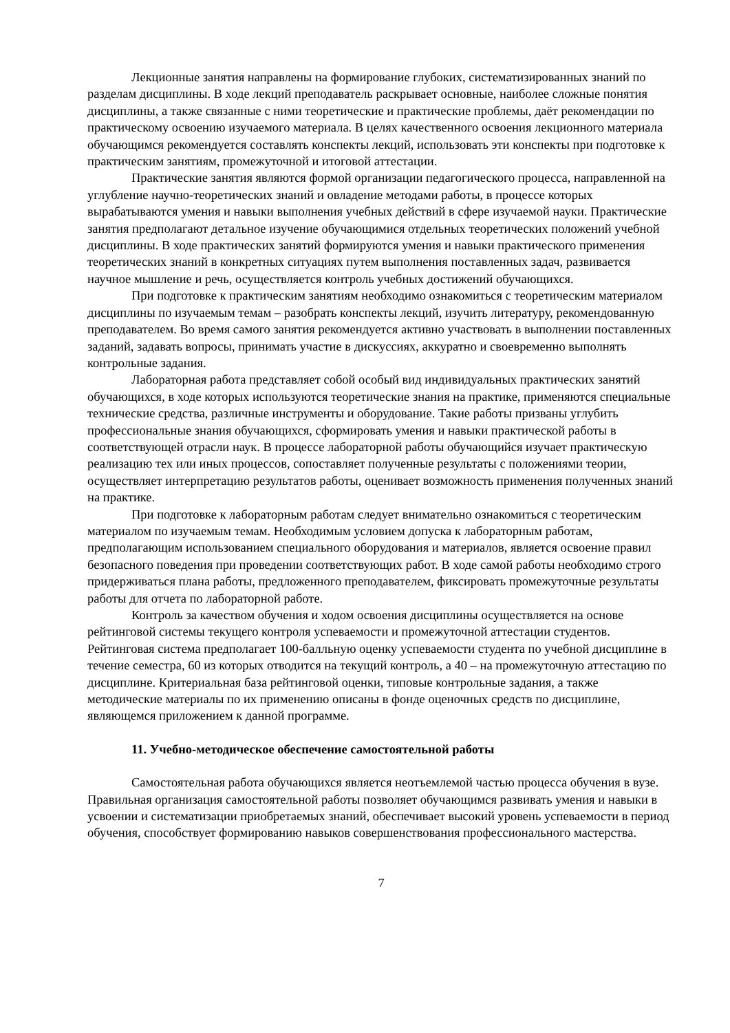Лекционные занятия направлены на формирование глубоких, систематизированных знаний по разделам дисциплины. В ходе лекций преподаватель раскрывает основные, наиболее сложные понятия дисциплины, а также связанные с ними теоретические и практические проблемы, даёт рекомендации по практическому освоению изучаемого материала. В целях качественного освоения лекционного материала обучающимся рекомендуется составлять конспекты лекций, использовать эти конспекты при подготовке к практическим занятиям, промежуточной и итоговой аттестации.
Практические занятия являются формой организации педагогического процесса, направленной на углубление научно-теоретических знаний и овладение методами работы, в процессе которых вырабатываются умения и навыки выполнения учебных действий в сфере изучаемой науки. Практические занятия предполагают детальное изучение обучающимися отдельных теоретических положений учебной дисциплины. В ходе практических занятий формируются умения и навыки практического применения теоретических знаний в конкретных ситуациях путем выполнения поставленных задач, развивается научное мышление и речь, осуществляется контроль учебных достижений обучающихся.
При подготовке к практическим занятиям необходимо ознакомиться с теоретическим материалом дисциплины по изучаемым темам – разобрать конспекты лекций, изучить литературу, рекомендованную преподавателем. Во время самого занятия рекомендуется активно участвовать в выполнении поставленных заданий, задавать вопросы, принимать участие в дискуссиях, аккуратно и своевременно выполнять контрольные задания.
Лабораторная работа представляет собой особый вид индивидуальных практических занятий обучающихся, в ходе которых используются теоретические знания на практике, применяются специальные технические средства, различные инструменты и оборудование. Такие работы призваны углубить профессиональные знания обучающихся, сформировать умения и навыки практической работы в соответствующей отрасли наук. В процессе лабораторной работы обучающийся изучает практическую реализацию тех или иных процессов, сопоставляет полученные результаты с положениями теории, осуществляет интерпретацию результатов работы, оценивает возможность применения полученных знаний на практике.
При подготовке к лабораторным работам следует внимательно ознакомиться с теоретическим материалом по изучаемым темам. Необходимым условием допуска к лабораторным работам, предполагающим использованием специального оборудования и материалов, является освоение правил безопасного поведения при проведении соответствующих работ. В ходе самой работы необходимо строго придерживаться плана работы, предложенного преподавателем, фиксировать промежуточные результаты работы для отчета по лабораторной работе.
Контроль за качеством обучения и ходом освоения дисциплины осуществляется на основе рейтинговой системы текущего контроля успеваемости и промежуточной аттестации студентов. Рейтинговая система предполагает 100-балльную оценку успеваемости студента по учебной дисциплине в течение семестра, 60 из которых отводится на текущий контроль, а 40 – на промежуточную аттестацию по дисциплине. Критериальная база рейтинговой оценки, типовые контрольные задания, а также методические материалы по их применению описаны в фонде оценочных средств по дисциплине, являющемся приложением к данной программе.
11. Учебно-методическое обеспечение самостоятельной работы
Самостоятельная работа обучающихся является неотъемлемой частью процесса обучения в вузе. Правильная организация самостоятельной работы позволяет обучающимся развивать умения и навыки в усвоении и систематизации приобретаемых знаний, обеспечивает высокий уровень успеваемости в период обучения, способствует формированию навыков совершенствования профессионального мастерства.
7